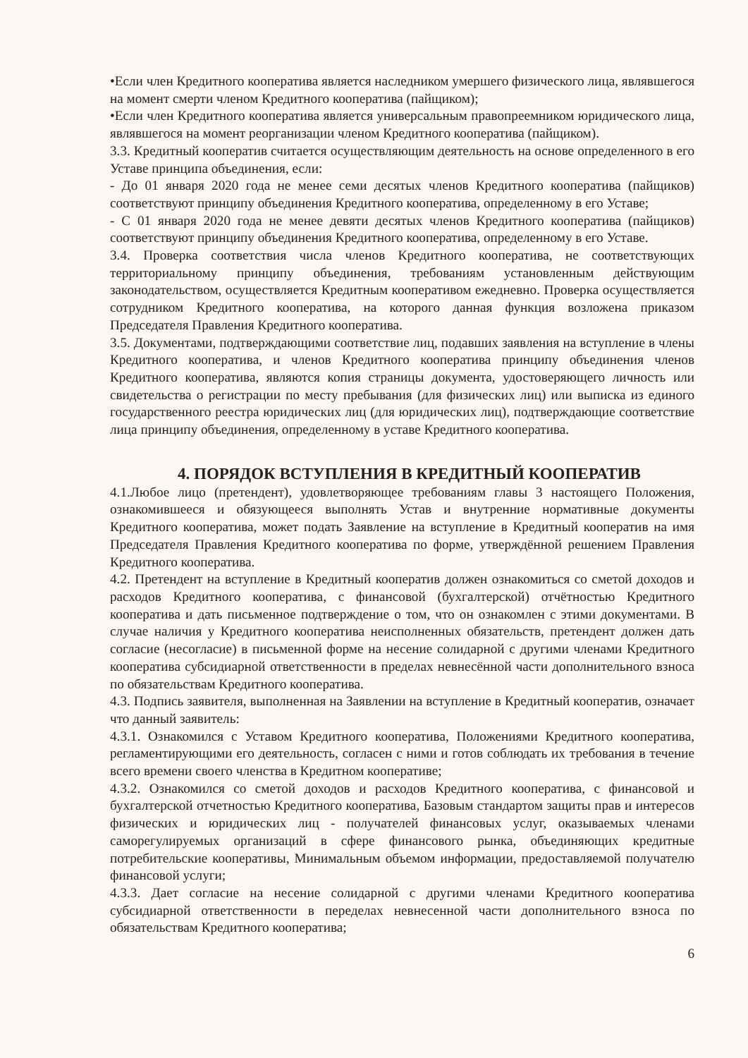•Если член Кредитного кооператива является наследником умершего физического лица, являвшегося на момент смерти членом Кредитного кооператива (пайщиком);
•Если член Кредитного кооператива является универсальным правопреемником юридического лица, являвшегося на момент реорганизации членом Кредитного кооператива (пайщиком).
3.3. Кредитный кооператив считается осуществляющим деятельность на основе определенного в его Уставе принципа объединения, если:
- До 01 января 2020 года не менее семи десятых членов Кредитного кооператива (пайщиков) соответствуют принципу объединения Кредитного кооператива, определенному в его Уставе;
- С 01 января 2020 года не менее девяти десятых членов Кредитного кооператива (пайщиков) соответствуют принципу объединения Кредитного кооператива, определенному в его Уставе.
3.4. Проверка соответствия числа членов Кредитного кооператива, не соответствующих территориальному принципу объединения, требованиям установленным действующим законодательством, осуществляется Кредитным кооперативом ежедневно. Проверка осуществляется сотрудником Кредитного кооператива, на которого данная функция возложена приказом Председателя Правления Кредитного кооператива.
3.5. Документами, подтверждающими соответствие лиц, подавших заявления на вступление в члены Кредитного кооператива, и членов Кредитного кооператива принципу объединения членов Кредитного кооператива, являются копия страницы документа, удостоверяющего личность или свидетельства о регистрации по месту пребывания (для физических лиц) или выписка из единого государственного реестра юридических лиц (для юридических лиц), подтверждающие соответствие лица принципу объединения, определенному в уставе Кредитного кооператива.
4. ПОРЯДОК ВСТУПЛЕНИЯ В КРЕДИТНЫЙ КООПЕРАТИВ
4.1.Любое лицо (претендент), удовлетворяющее требованиям главы 3 настоящего Положения, ознакомившееся и обязующееся выполнять Устав и внутренние нормативные документы Кредитного кооператива, может подать Заявление на вступление в Кредитный кооператив на имя Председателя Правления Кредитного кооператива по форме, утверждённой решением Правления Кредитного кооператива.
4.2. Претендент на вступление в Кредитный кооператив должен ознакомиться со сметой доходов и расходов Кредитного кооператива, с финансовой (бухгалтерской) отчётностью Кредитного кооператива и дать письменное подтверждение о том, что он ознакомлен с этими документами. В случае наличия у Кредитного кооператива неисполненных обязательств, претендент должен дать согласие (несогласие) в письменной форме на несение солидарной с другими членами Кредитного кооператива субсидиарной ответственности в пределах невнесённой части дополнительного взноса по обязательствам Кредитного кооператива.
4.3. Подпись заявителя, выполненная на Заявлении на вступление в Кредитный кооператив, означает что данный заявитель:
4.3.1. Ознакомился с Уставом Кредитного кооператива, Положениями Кредитного кооператива, регламентирующими его деятельность, согласен с ними и готов соблюдать их требования в течение всего времени своего членства в Кредитном кооперативе;
4.3.2. Ознакомился со сметой доходов и расходов Кредитного кооператива, с финансовой и бухгалтерской отчетностью Кредитного кооператива, Базовым стандартом защиты прав и интересов физических и юридических лиц - получателей финансовых услуг, оказываемых членами саморегулируемых организаций в сфере финансового рынка, объединяющих кредитные потребительские кооперативы, Минимальным объемом информации, предоставляемой получателю финансовой услуги;
4.3.3. Дает согласие на несение солидарной с другими членами Кредитного кооператива субсидиарной ответственности в переделах невнесенной части дополнительного взноса по обязательствам Кредитного кооператива;
6